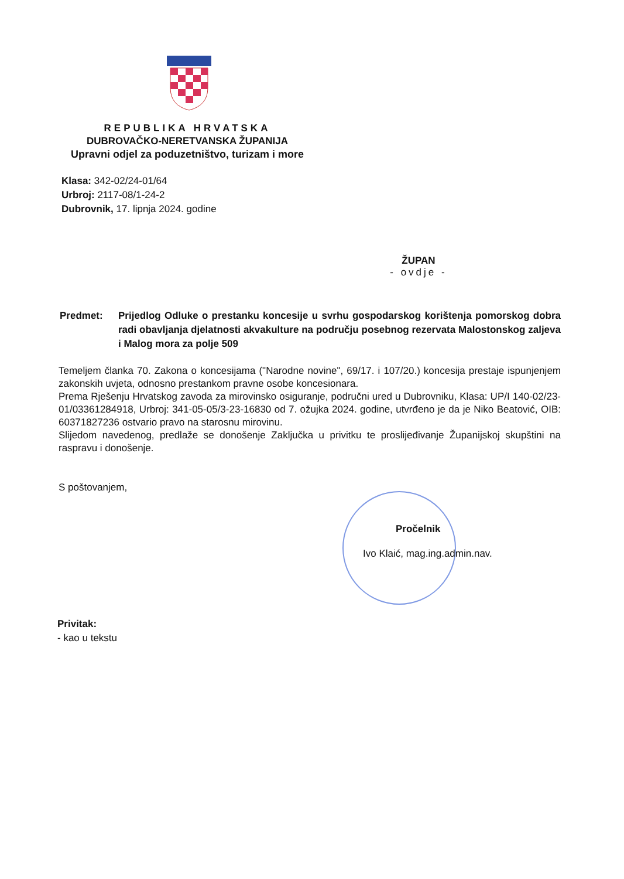REPUBLIKA HRVATSKA
DUBROVAČKO-NERETVANSKA ŽUPANIJA
Upravni odjel za poduzetništvo, turizam i more
Klasa: 342-02/24-01/64
Urbroj: 2117-08/1-24-2
Dubrovnik, 17. lipnja 2024. godine
ŽUPAN
- ovdje -
Predmet: Prijedlog Odluke o prestanku koncesije u svrhu gospodarskog korištenja pomorskog dobra radi obavljanja djelatnosti akvakulture na području posebnog rezervata Malostonskog zaljeva i Malog mora za polje 509
Temeljem članka 70. Zakona o koncesijama ("Narodne novine", 69/17. i 107/20.) koncesija prestaje ispunjenjem zakonskih uvjeta, odnosno prestankom pravne osobe koncesionara.
Prema Rješenju Hrvatskog zavoda za mirovinsko osiguranje, područni ured u Dubrovniku, Klasa: UP/I 140-02/23-01/03361284918, Urbroj: 341-05-05/3-23-16830 od 7. ožujka 2024. godine, utvrđeno je da je Niko Beatović, OIB: 60371827236 ostvario pravo na starosnu mirovinu.
Slijedom navedenog, predlaže se donošenje Zaključka u privitku te proslijeđivanje Županijskoj skupštini na raspravu i donošenje.
S poštovanjem,
Pročelnik
Ivo Klaić, mag.ing.admin.nav.
Privitak:
- kao u tekstu